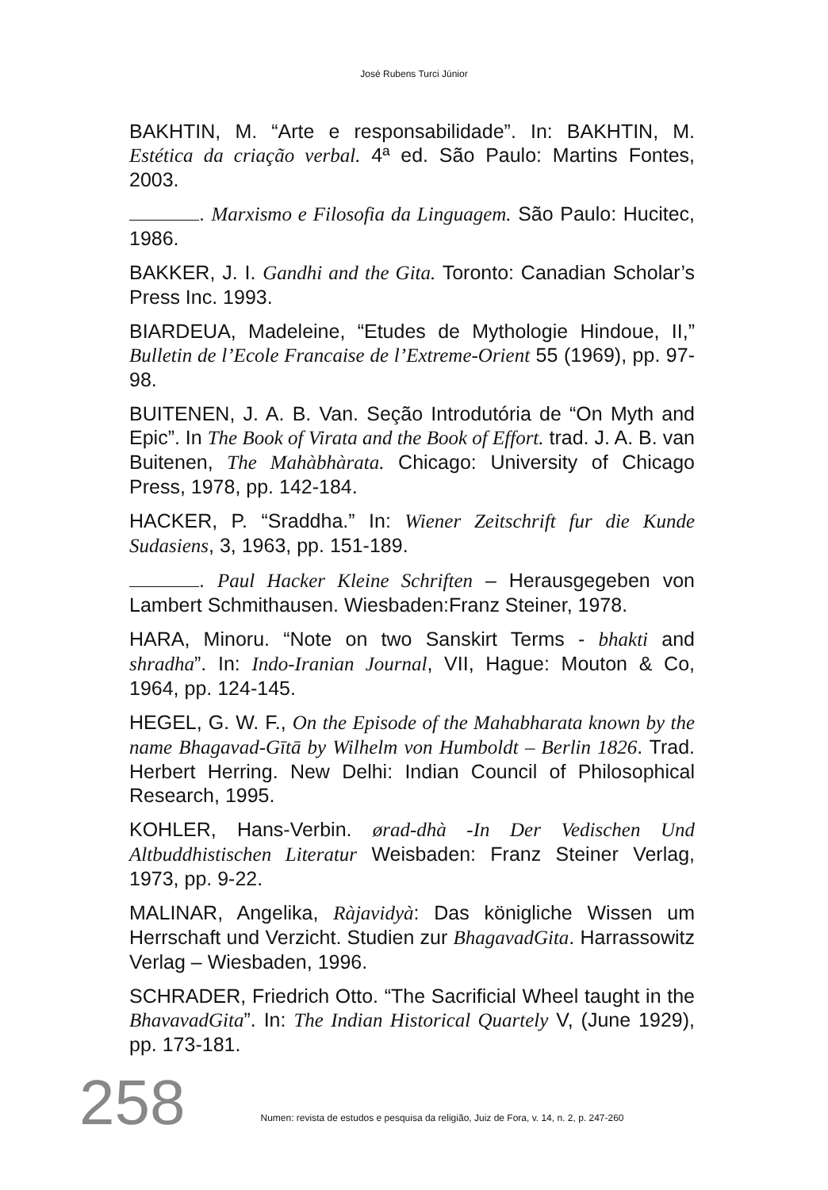José Rubens Turci Júnior
BAKHTIN, M. “Arte e responsabilidade”. In: BAKHTIN, M. Estética da criação verbal. 4ª ed. São Paulo: Martins Fontes, 2003.
. Marxismo e Filosofia da Linguagem. São Paulo: Hucitec, 1986.
BAKKER, J. I. Gandhi and the Gita. Toronto: Canadian Scholar’s Press Inc. 1993.
BIARDEUA, Madeleine, “Etudes de Mythologie Hindoue, II,” Bulletin de l’Ecole Francaise de l’Extreme-Orient 55 (1969), pp. 97-98.
BUITENEN, J. A. B. Van. Seção Introdutória de “On Myth and Epic”. In The Book of Virata and the Book of Effort. trad. J. A. B. van Buitenen, The Mahàbhàrata. Chicago: University of Chicago Press, 1978, pp. 142-184.
HACKER, P. “Sraddha.” In: Wiener Zeitschrift fur die Kunde Sudasiens, 3, 1963, pp. 151-189.
. Paul Hacker Kleine Schriften – Herausgegeben von Lambert Schmithausen. Wiesbaden:Franz Steiner, 1978.
HARA, Minoru. “Note on two Sanskirt Terms - bhakti and shradha”. In: Indo-Iranian Journal, VII, Hague: Mouton & Co, 1964, pp. 124-145.
HEGEL, G. W. F., On the Episode of the Mahabharata known by the name Bhagavad-Gītā by Wilhelm von Humboldt – Berlin 1826. Trad. Herbert Herring. New Delhi: Indian Council of Philosophical Research, 1995.
KOHLER, Hans-Verbin. ørad-dhà -In Der Vedischen Und Altbuddhistischen Literatur Weisbaden: Franz Steiner Verlag, 1973, pp. 9-22.
MALINAR, Angelika, Ràjavidyà: Das königliche Wissen um Herrschaft und Verzicht. Studien zur BhagavadGita. Harrassowitz Verlag – Wiesbaden, 1996.
SCHRADER, Friedrich Otto. “The Sacrificial Wheel taught in the BhavavadGita”. In: The Indian Historical Quartely V, (June 1929), pp. 173-181.
258 Numen: revista de estudos e pesquisa da religião, Juiz de Fora, v. 14, n. 2, p. 247-260